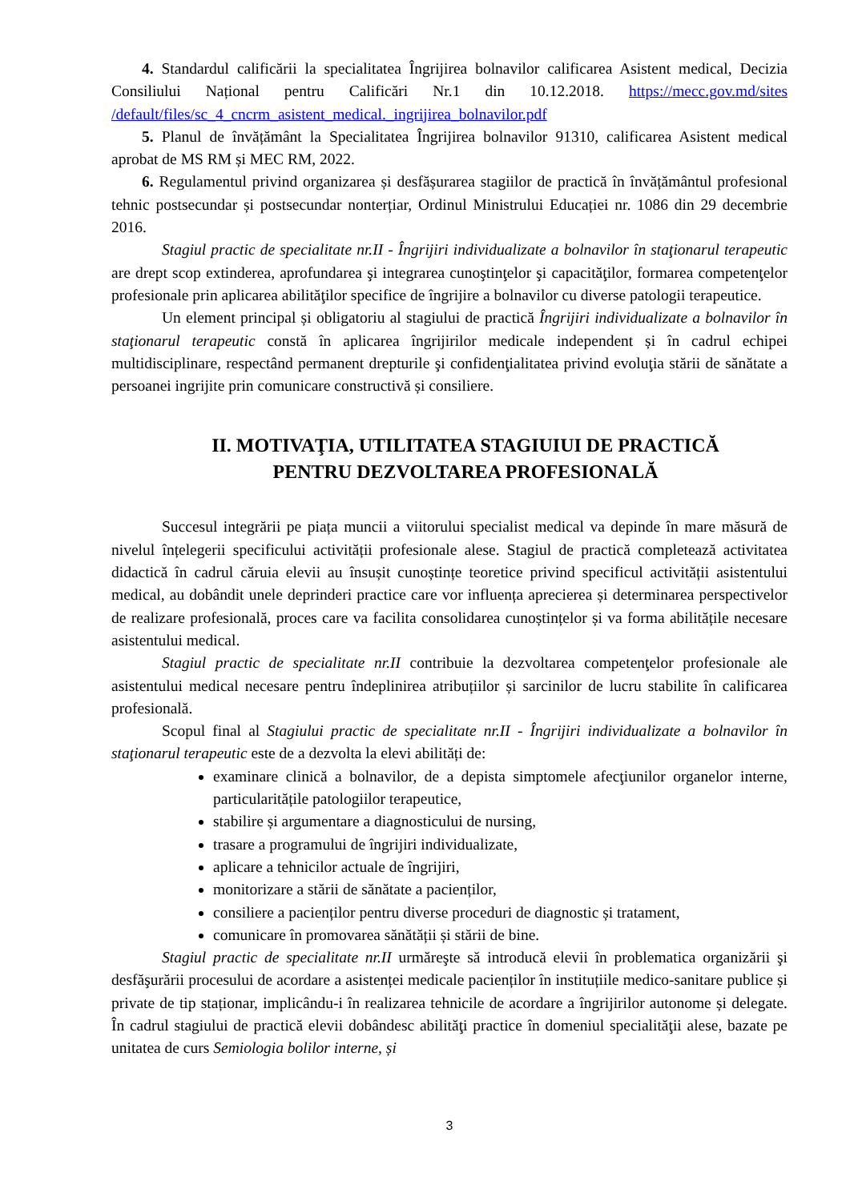4. Standardul calificării la specialitatea Îngrijirea bolnavilor calificarea Asistent medical, Decizia Consiliului Național pentru Calificări Nr.1 din 10.12.2018. https://mecc.gov.md/sites /default/files/sc_4_cncrm_asistent_medical._ingrijirea_bolnavilor.pdf
5. Planul de învățământ la Specialitatea Îngrijirea bolnavilor 91310, calificarea Asistent medical aprobat de MS RM și MEC RM, 2022.
6. Regulamentul privind organizarea și desfășurarea stagiilor de practică în învățământul profesional tehnic postsecundar și postsecundar nonterțiar, Ordinul Ministrului Educației nr. 1086 din 29 decembrie 2016.
Stagiul practic de specialitate nr.II - Îngrijiri individualizate a bolnavilor în staţionarul terapeutic are drept scop extinderea, aprofundarea şi integrarea cunoştinţelor şi capacităţilor, formarea competenţelor profesionale prin aplicarea abilităţilor specifice de îngrijire a bolnavilor cu diverse patologii terapeutice.
Un element principal și obligatoriu al stagiului de practică Îngrijiri individualizate a bolnavilor în staţionarul terapeutic constă în aplicarea îngrijirilor medicale independent și în cadrul echipei multidisciplinare, respectând permanent drepturile şi confidenţialitatea privind evoluţia stării de sănătate a persoanei ingrijite prin comunicare constructivă și consiliere.
II. MOTIVAŢIA, UTILITATEA STAGIUIUI DE PRACTICĂ
PENTRU DEZVOLTAREA PROFESIONALĂ
Succesul integrării pe piața muncii a viitorului specialist medical va depinde în mare măsură de nivelul înțelegerii specificului activității profesionale alese. Stagiul de practică completează activitatea didactică în cadrul căruia elevii au însușit cunoștințe teoretice privind specificul activității asistentului medical, au dobândit unele deprinderi practice care vor influența aprecierea și determinarea perspectivelor de realizare profesională, proces care va facilita consolidarea cunoștințelor și va forma abilitățile necesare asistentului medical.
Stagiul practic de specialitate nr.II contribuie la dezvoltarea competenţelor profesionale ale asistentului medical necesare pentru îndeplinirea atribuțiilor și sarcinilor de lucru stabilite în calificarea profesională.
Scopul final al Stagiului practic de specialitate nr.II - Îngrijiri individualizate a bolnavilor în staţionarul terapeutic este de a dezvolta la elevi abilități de:
examinare clinică a bolnavilor, de a depista simptomele afecţiunilor organelor interne, particularitățile patologiilor terapeutice,
stabilire și argumentare a diagnosticului de nursing,
trasare a programului de îngrijiri individualizate,
aplicare a tehnicilor actuale de îngrijiri,
monitorizare a stării de sănătate a pacienților,
consiliere a pacienților pentru diverse proceduri de diagnostic și tratament,
comunicare în promovarea sănătății și stării de bine.
Stagiul practic de specialitate nr.II urmăreşte să introducă elevii în problematica organizării şi desfăşurării procesului de acordare a asistenței medicale pacienților în instituțiile medico-sanitare publice și private de tip staționar, implicându-i în realizarea tehnicile de acordare a îngrijirilor autonome și delegate. În cadrul stagiului de practică elevii dobândesc abilităţi practice în domeniul specialităţii alese, bazate pe unitatea de curs Semiologia bolilor interne, și
3